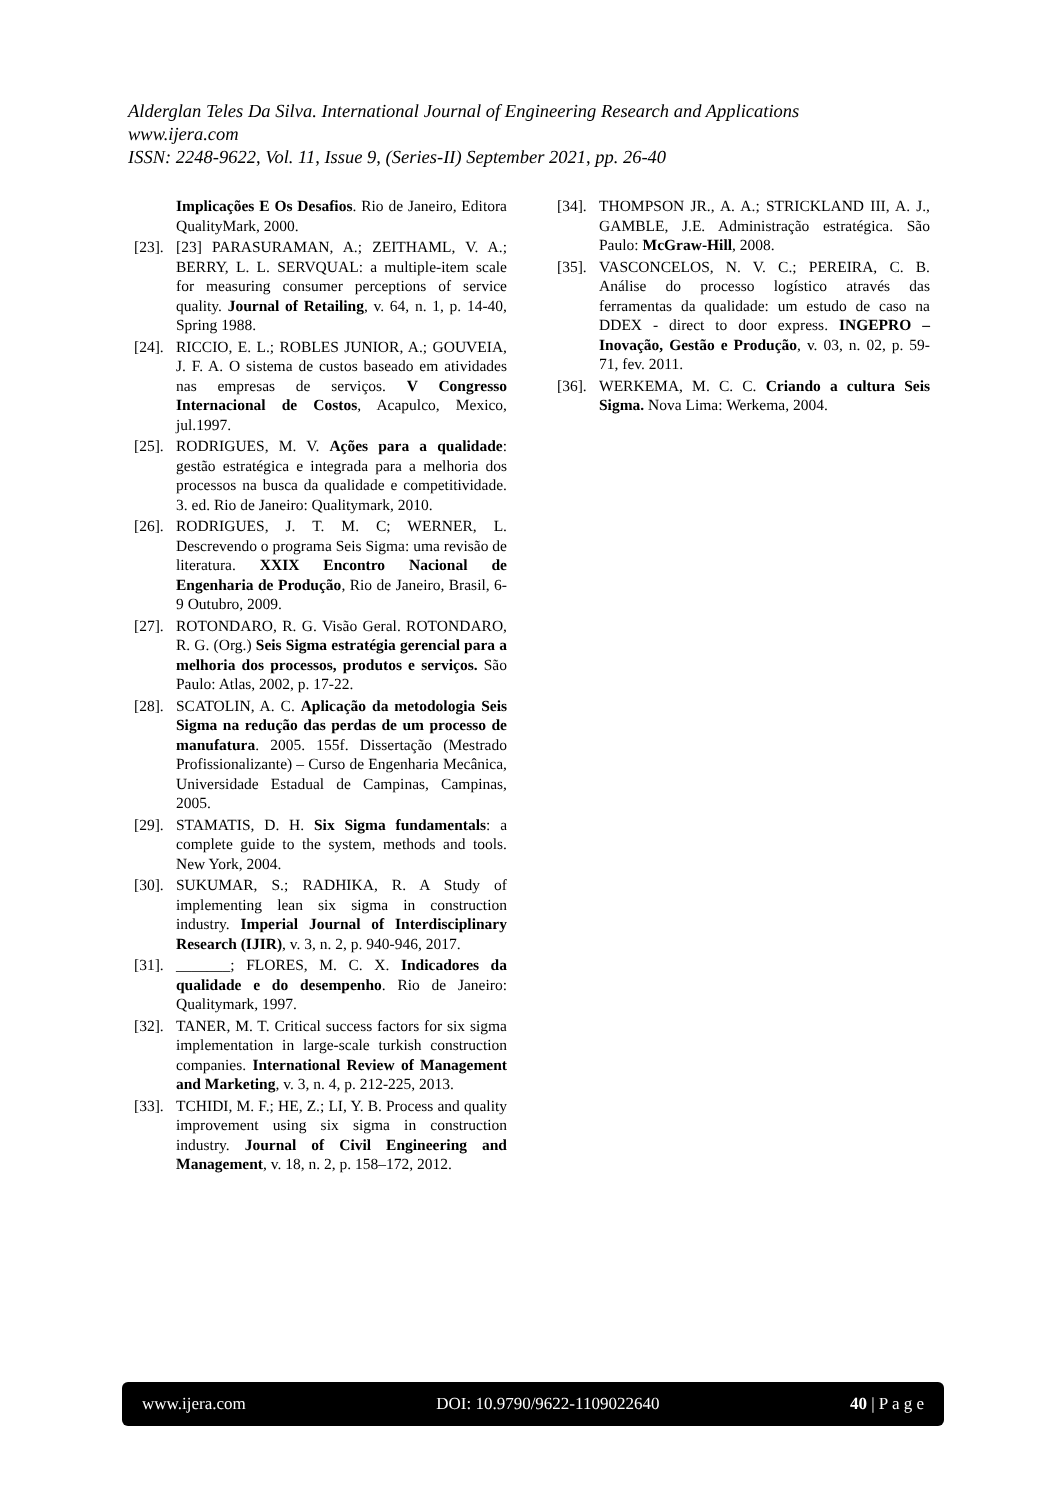Alderglan Teles Da Silva. International Journal of Engineering Research and Applications
www.ijera.com
ISSN: 2248-9622, Vol. 11, Issue 9, (Series-II) September 2021, pp. 26-40
Implicações E Os Desafios. Rio de Janeiro, Editora QualityMark, 2000.
[23]. [23] PARASURAMAN, A.; ZEITHAML, V. A.; BERRY, L. L. SERVQUAL: a multiple-item scale for measuring consumer perceptions of service quality. Journal of Retailing, v. 64, n. 1, p. 14-40, Spring 1988.
[24]. RICCIO, E. L.; ROBLES JUNIOR, A.; GOUVEIA, J. F. A. O sistema de custos baseado em atividades nas empresas de serviços. V Congresso Internacional de Costos, Acapulco, Mexico, jul.1997.
[25]. RODRIGUES, M. V. Ações para a qualidade: gestão estratégica e integrada para a melhoria dos processos na busca da qualidade e competitividade. 3. ed. Rio de Janeiro: Qualitymark, 2010.
[26]. RODRIGUES, J. T. M. C; WERNER, L. Descrevendo o programa Seis Sigma: uma revisão de literatura. XXIX Encontro Nacional de Engenharia de Produção, Rio de Janeiro, Brasil, 6-9 Outubro, 2009.
[27]. ROTONDARO, R. G. Visão Geral. ROTONDARO, R. G. (Org.) Seis Sigma estratégia gerencial para a melhoria dos processos, produtos e serviços. São Paulo: Atlas, 2002, p. 17-22.
[28]. SCATOLIN, A. C. Aplicação da metodologia Seis Sigma na redução das perdas de um processo de manufatura. 2005. 155f. Dissertação (Mestrado Profissionalizante) – Curso de Engenharia Mecânica, Universidade Estadual de Campinas, Campinas, 2005.
[29]. STAMATIS, D. H. Six Sigma fundamentals: a complete guide to the system, methods and tools. New York, 2004.
[30]. SUKUMAR, S.; RADHIKA, R. A Study of implementing lean six sigma in construction industry. Imperial Journal of Interdisciplinary Research (IJIR), v. 3, n. 2, p. 940-946, 2017.
[31]. _______; FLORES, M. C. X. Indicadores da qualidade e do desempenho. Rio de Janeiro: Qualitymark, 1997.
[32]. TANER, M. T. Critical success factors for six sigma implementation in large-scale turkish construction companies. International Review of Management and Marketing, v. 3, n. 4, p. 212-225, 2013.
[33]. TCHIDI, M. F.; HE, Z.; LI, Y. B. Process and quality improvement using six sigma in construction industry. Journal of Civil Engineering and Management, v. 18, n. 2, p. 158–172, 2012.
[34]. THOMPSON JR., A. A.; STRICKLAND III, A. J., GAMBLE, J.E. Administração estratégica. São Paulo: McGraw-Hill, 2008.
[35]. VASCONCELOS, N. V. C.; PEREIRA, C. B. Análise do processo logístico através das ferramentas da qualidade: um estudo de caso na DDEX - direct to door express. INGEPRO – Inovação, Gestão e Produção, v. 03, n. 02, p. 59-71, fev. 2011.
[36]. WERKEMA, M. C. C. Criando a cultura Seis Sigma. Nova Lima: Werkema, 2004.
www.ijera.com DOI: 10.9790/9622-1109022640 40 | P a g e